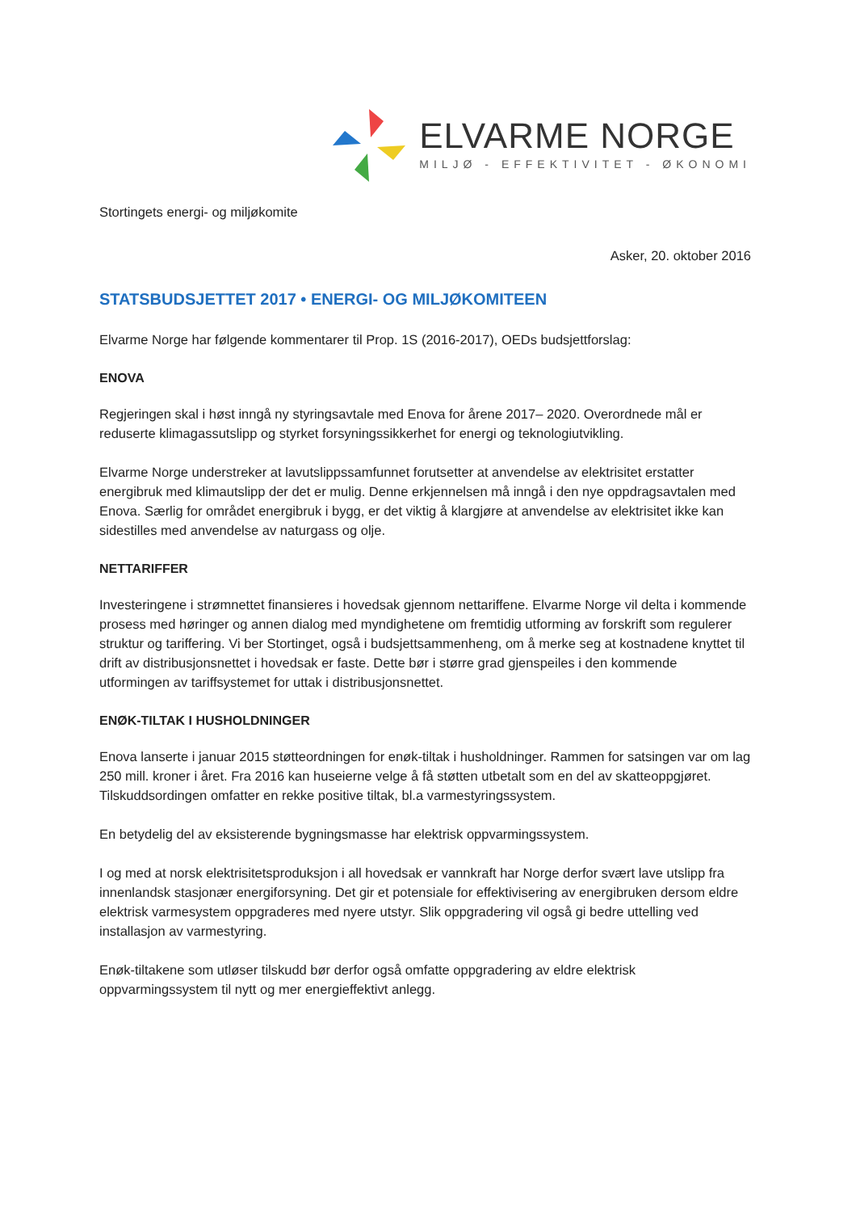ELVARME NORGE
MILJØ - EFFEKTIVITET - ØKONOMI
Stortingets energi- og miljøkomite
Asker, 20. oktober 2016
STATSBUDSJETTET 2017 • ENERGI- OG MILJØKOMITEEN
Elvarme Norge har følgende kommentarer til Prop. 1S (2016-2017), OEDs budsjettforslag:
ENOVA
Regjeringen skal i høst inngå ny styringsavtale med Enova for årene 2017– 2020. Overordnede mål er reduserte klimagassutslipp og styrket forsyningssikkerhet for energi og teknologiutvikling.
Elvarme Norge understreker at lavutslippssamfunnet forutsetter at anvendelse av elektrisitet erstatter energibruk med klimautslipp der det er mulig. Denne erkjennelsen må inngå i den nye oppdragsavtalen med Enova. Særlig for området energibruk i bygg, er det viktig å klargjøre at anvendelse av elektrisitet ikke kan sidestilles med anvendelse av naturgass og olje.
NETTARIFFER
Investeringene i strømnettet finansieres i hovedsak gjennom nettariffene. Elvarme Norge vil delta i kommende prosess med høringer og annen dialog med myndighetene om fremtidig utforming av forskrift som regulerer struktur og tariffering. Vi ber Stortinget, også i budsjettsammenheng, om å merke seg at kostnadene knyttet til drift av distribusjonsnettet i hovedsak er faste. Dette bør i større grad gjenspeiles i den kommende utformingen av tariffsystemet for uttak i distribusjonsnettet.
ENØK-TILTAK I HUSHOLDNINGER
Enova lanserte i januar 2015 støtteordningen for enøk-tiltak i husholdninger. Rammen for satsingen var om lag 250 mill. kroner i året. Fra 2016 kan huseierne velge å få støtten utbetalt som en del av skatteoppgjøret. Tilskuddsordingen omfatter en rekke positive tiltak, bl.a varmestyringssystem.
En betydelig del av eksisterende bygningsmasse har elektrisk oppvarmingssystem.
I og med at norsk elektrisitetsproduksjon i all hovedsak er vannkraft har Norge derfor svært lave utslipp fra innenlandsk stasjonær energiforsyning. Det gir et potensiale for effektivisering av energibruken dersom eldre elektrisk varmesystem oppgraderes med nyere utstyr. Slik oppgradering vil også gi bedre uttelling ved installasjon av varmestyring.
Enøk-tiltakene som utløser tilskudd bør derfor også omfatte oppgradering av eldre elektrisk oppvarmingssystem til nytt og mer energieffektivt anlegg.